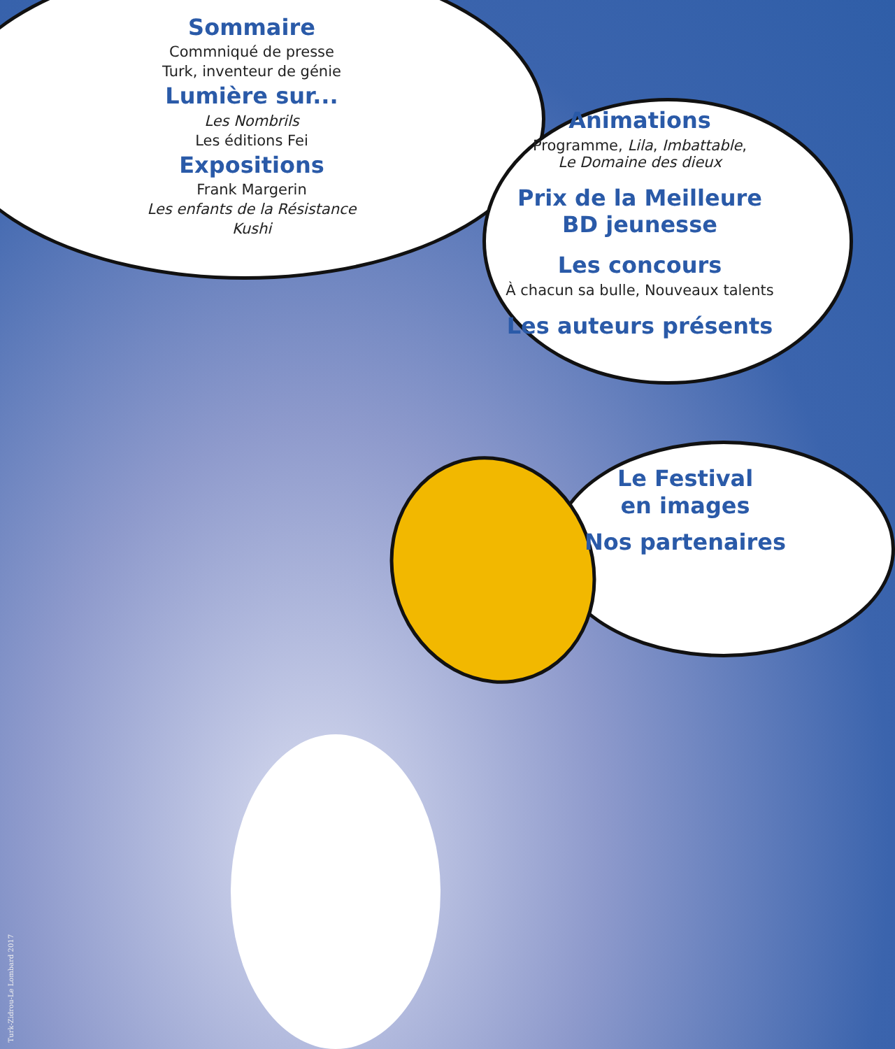Sommaire
Commniqué de presse
Turk, inventeur de génie
Lumière sur...
Les Nombrils
Les éditions Fei
Expositions
Frank Margerin
Les enfants de la Résistance
Kushi
Animations
Programme, Lila, Imbattable,
Le Domaine des dieux
Prix de la Meilleure
BD jeunesse
Les concours
À chacun sa bulle, Nouveaux talents
Les auteurs présents
Le Festival
en images
Nos partenaires
Turk-Zidrou-Le Lombard 2017